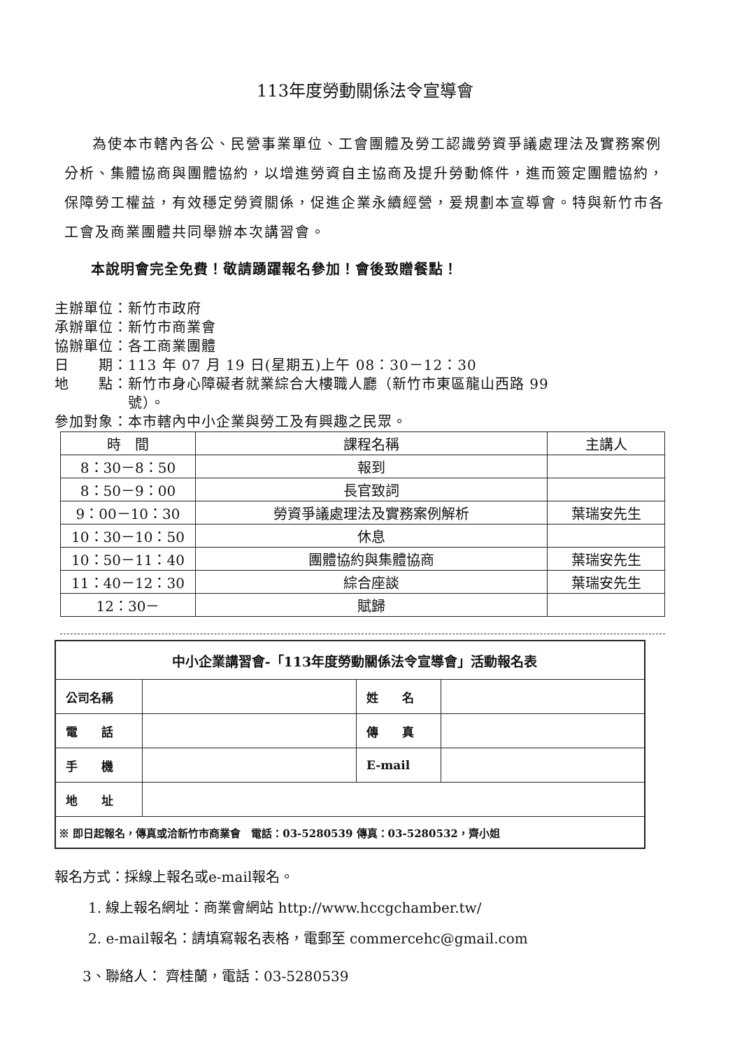113年度勞動關係法令宣導會
為使本市轄內各公、民營事業單位、工會團體及勞工認識勞資爭議處理法及實務案例分析、集體協商與團體協約，以增進勞資自主協商及提升勞動條件，進而簽定團體協約，保障勞工權益，有效穩定勞資關係，促進企業永續經營，爰規劃本宣導會。特與新竹市各工會及商業團體共同舉辦本次講習會。
本說明會完全免費！敬請踴躍報名參加！會後致贈餐點！
主辦單位：新竹市政府
承辦單位：新竹市商業會
協辦單位：各工商業團體
日　　期：113 年 07 月 19 日(星期五)上午 08：30－12：30
地　　點：新竹市身心障礙者就業綜合大樓職人廳（新竹市東區龍山西路 99
　　　　　號）。
參加對象：本市轄內中小企業與勞工及有興趣之民眾。
| 時 間 | 課程名稱 | 主講人 |
| --- | --- | --- |
| 8：30－8：50 | 報到 | |
| 8：50－9：00 | 長官致詞 | |
| 9：00－10：30 | 勞資爭議處理法及實務案例解析 | 葉瑞安先生 |
| 10：30－10：50 | 休息 | |
| 10：50－11：40 | 團體協約與集體協商 | 葉瑞安先生 |
| 11：40－12：30 | 綜合座談 | 葉瑞安先生 |
| 12：30－ | 賦歸 | |
| 中小企業講習會-「113年度勞動關係法令宣導會」活動報名表 | | | |
| 公司名稱 | | 姓 名 | |
| 電 話 | | 傳 真 | |
| 手 機 | | E-mail | |
| 地 址 | | | |
| ※ 即日起報名，傳真或洽新竹市商業會 電話：03-5280539 傳真：03-5280532，齊小姐 | | | |
報名方式：採線上報名或e-mail報名。
1. 線上報名網址：商業會網站 http://www.hccgchamber.tw/
2. e-mail報名：請填寫報名表格，電郵至 commercehc@gmail.com
3、聯絡人： 齊桂蘭，電話：03-5280539